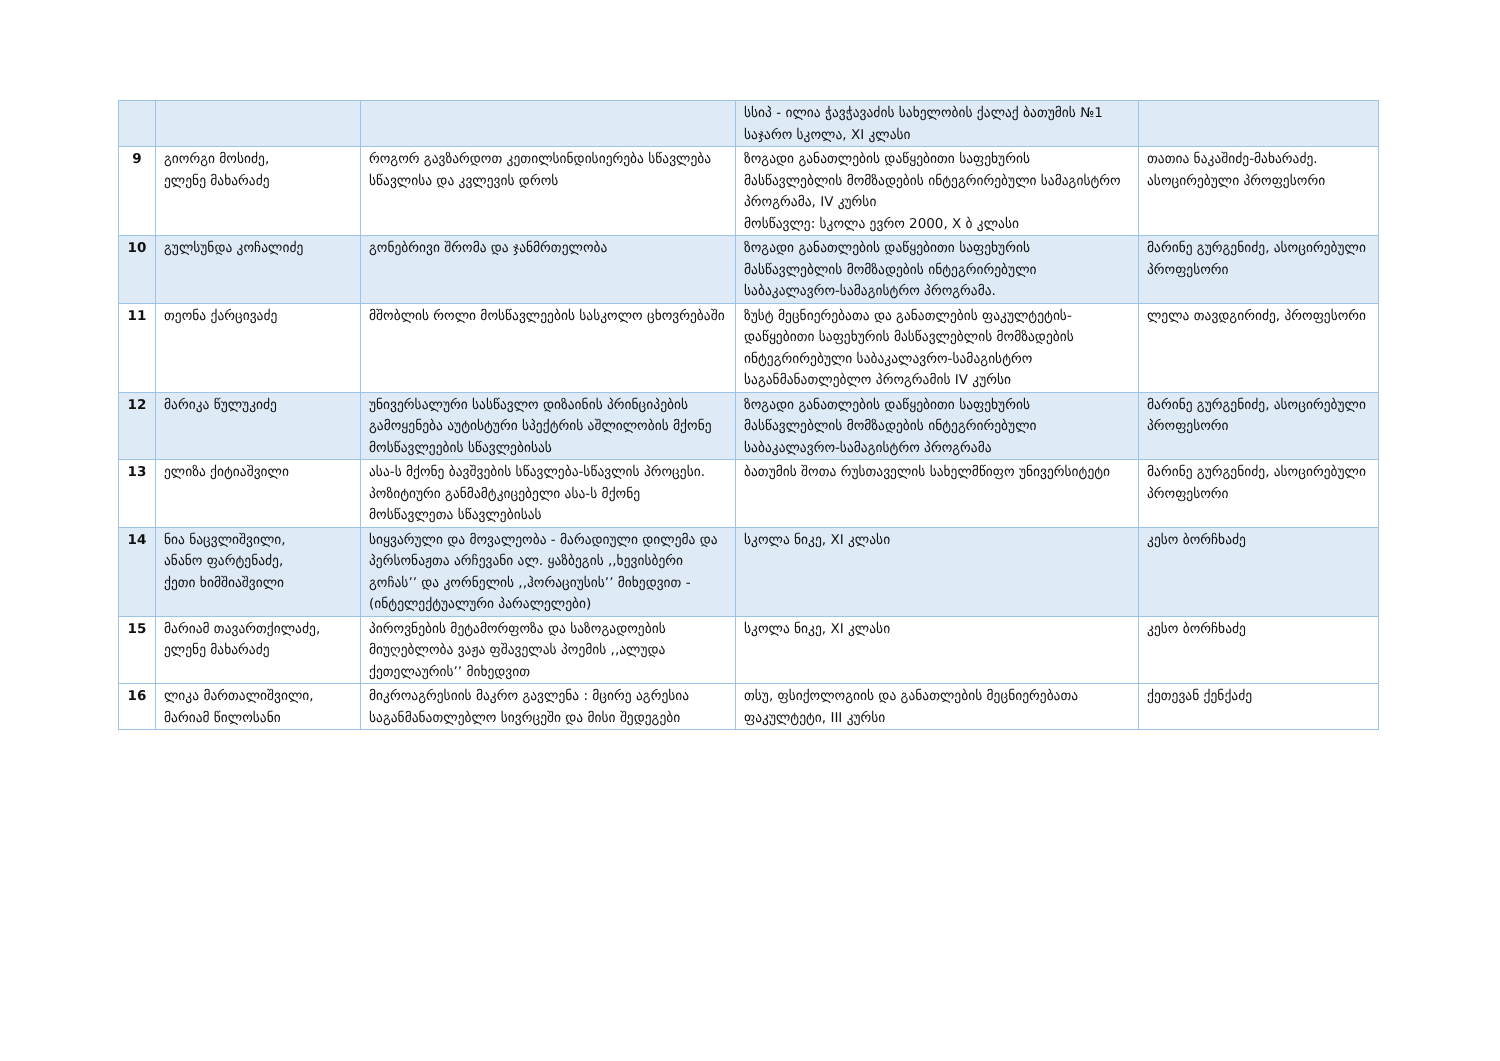| | | | სსიპ - ილია ჭავჭავაძის სახელობის ქალაქ ბათუმის №1 საჯარო სკოლა, XI კლასი | |
| 9 | გიორგი მოსიძე, ელენე მახარაძე | როგორ გავზარდოთ კეთილსინდისიერება სწავლება სწავლისა და კვლევის დროს | ზოგადი განათლების დაწყებითი საფეხურის მასწავლებლის მომზადების ინტეგრირებული სამაგისტრო პროგრამა, IV კურსი მოსწავლე: სკოლა ევრო 2000, X ბ კლასი | თათია ნაკაშიძე-მახარაძე. ასოცირებული პროფესორი |
| 10 | გულსუნდა კოჩალიძე | გონებრივი შრომა და ჯანმრთელობა | ზოგადი განათლების დაწყებითი საფეხურის მასწავლებლის მომზადების ინტეგრირებული საბაკალავრო-სამაგისტრო პროგრამა. | მარინე გურგენიძე, ასოცირებული პროფესორი |
| 11 | თეონა ქარცივაძე | მშობლის როლი მოსწავლეების სასკოლო ცხოვრებაში | ზუსტ მეცნიერებათა და განათლების ფაკულტეტის- დაწყებითი საფეხურის მასწავლებლის მომზადების ინტეგრირებული საბაკალავრო-სამაგისტრო საგანმანათლებლო პროგრამის IV კურსი | ლელა თავდგირიძე, პროფესორი |
| 12 | მარიკა წულუკიძე | უნივერსალური სასწავლო დიზაინის პრინციპების გამოყენება აუტისტური სპექტრის აშლილობის მქონე მოსწავლეების სწავლებისას | ზოგადი განათლების დაწყებითი საფეხურის მასწავლებლის მომზადების ინტეგრირებული საბაკალავრო-სამაგისტრო პროგრამა | მარინე გურგენიძე, ასოცირებული პროფესორი |
| 13 | ელიზა ქიტიაშვილი | ასა-ს მქონე ბავშვების სწავლება-სწავლის პროცესი. პოზიტიური განმამტკიცებელი ასა-ს მქონე მოსწავლეთა სწავლებისას | ბათუმის შოთა რუსთაველის სახელმწიფო უნივერსიტეტი | მარინე გურგენიძე, ასოცირებული პროფესორი |
| 14 | ნია ნაცვლიშვილი, ანანო ფარტენაძე, ქეთი ხიმშიაშვილი | სიყვარული და მოვალეობა - მარადიული დილემა და პერსონაჟთა არჩევანი ალ. ყაზბეგის ,,ხევისბერი გოჩას’’ და კორნელის ,,ჰორაციუსის’’ მიხედვით - (ინტელექტუალური პარალელები) | სკოლა ნიკე, XI კლასი | კესო ბორჩხაძე |
| 15 | მარიამ თავართქილაძე, ელენე მახარაძე | პიროვნების მეტამორფოზა და საზოგადოების მიუღებლობა ვაჟა ფშაველას პოემის ,,ალუდა ქეთელაურის’’ მიხედვით | სკოლა ნიკე, XI კლასი | კესო ბორჩხაძე |
| 16 | ლიკა მართალიშვილი, მარიამ წილოსანი | მიკროაგრესიის მაკრო გავლენა : მცირე აგრესია საგანმანათლებლო სივრცეში და მისი შედეგები | თსუ, ფსიქოლოგიის და განათლების მეცნიერებათა ფაკულტეტი, III კურსი | ქეთევან ქენქაძე |